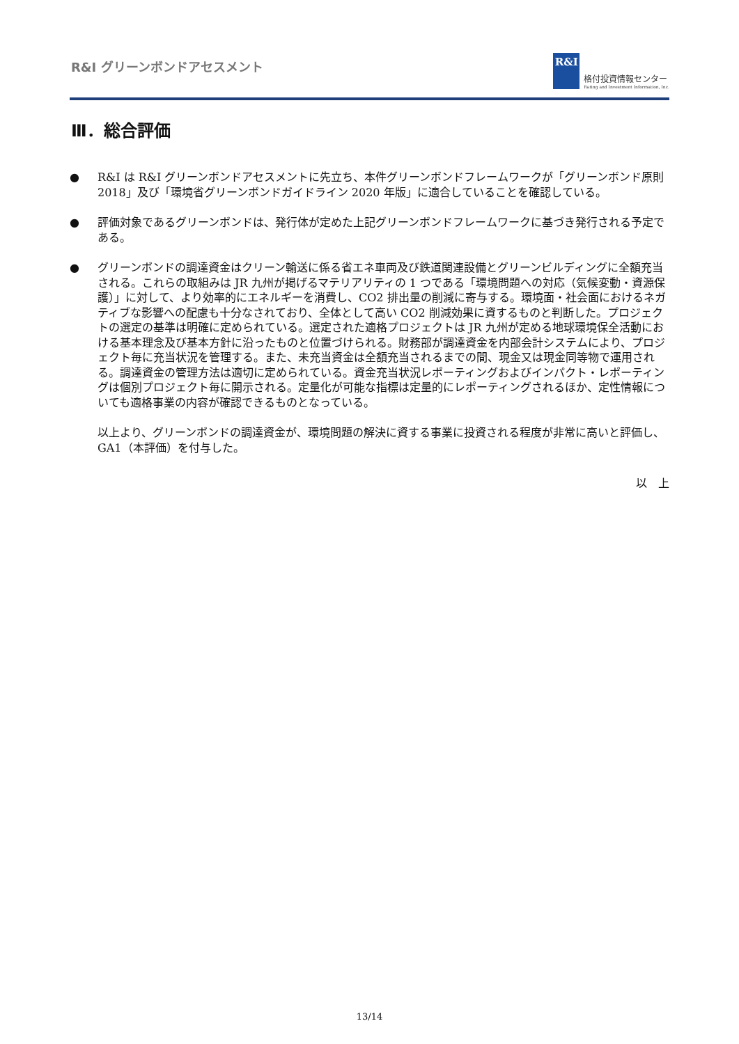R&I グリーンボンドアセスメント
R&I
格付投資情報センター
Rating and Investment Information, Inc.
Ⅲ．総合評価
● R&I は R&I グリーンボンドアセスメントに先立ち、本件グリーンボンドフレームワークが「グリーンボンド原則 2018」及び「環境省グリーンボンドガイドライン 2020 年版」に適合していることを確認している。
● 評価対象であるグリーンボンドは、発行体が定めた上記グリーンボンドフレームワークに基づき発行される予定である。
● グリーンボンドの調達資金はクリーン輸送に係る省エネ車両及び鉄道関連設備とグリーンビルディングに全額充当される。これらの取組みは JR 九州が掲げるマテリアリティの 1 つである「環境問題への対応（気候変動・資源保護）」に対して、より効率的にエネルギーを消費し、CO2 排出量の削減に寄与する。環境面・社会面におけるネガティブな影響への配慮も十分なされており、全体として高い CO2 削減効果に資するものと判断した。プロジェクトの選定の基準は明確に定められている。選定された適格プロジェクトは JR 九州が定める地球環境保全活動における基本理念及び基本方針に沿ったものと位置づけられる。財務部が調達資金を内部会計システムにより、プロジェクト毎に充当状況を管理する。また、未充当資金は全額充当されるまでの間、現金又は現金同等物で運用される。調達資金の管理方法は適切に定められている。資金充当状況レポーティングおよびインパクト・レポーティングは個別プロジェクト毎に開示される。定量化が可能な指標は定量的にレポーティングされるほか、定性情報についても適格事業の内容が確認できるものとなっている。
以上より、グリーンボンドの調達資金が、環境問題の解決に資する事業に投資される程度が非常に高いと評価し、GA1（本評価）を付与した。
以　上
13/14